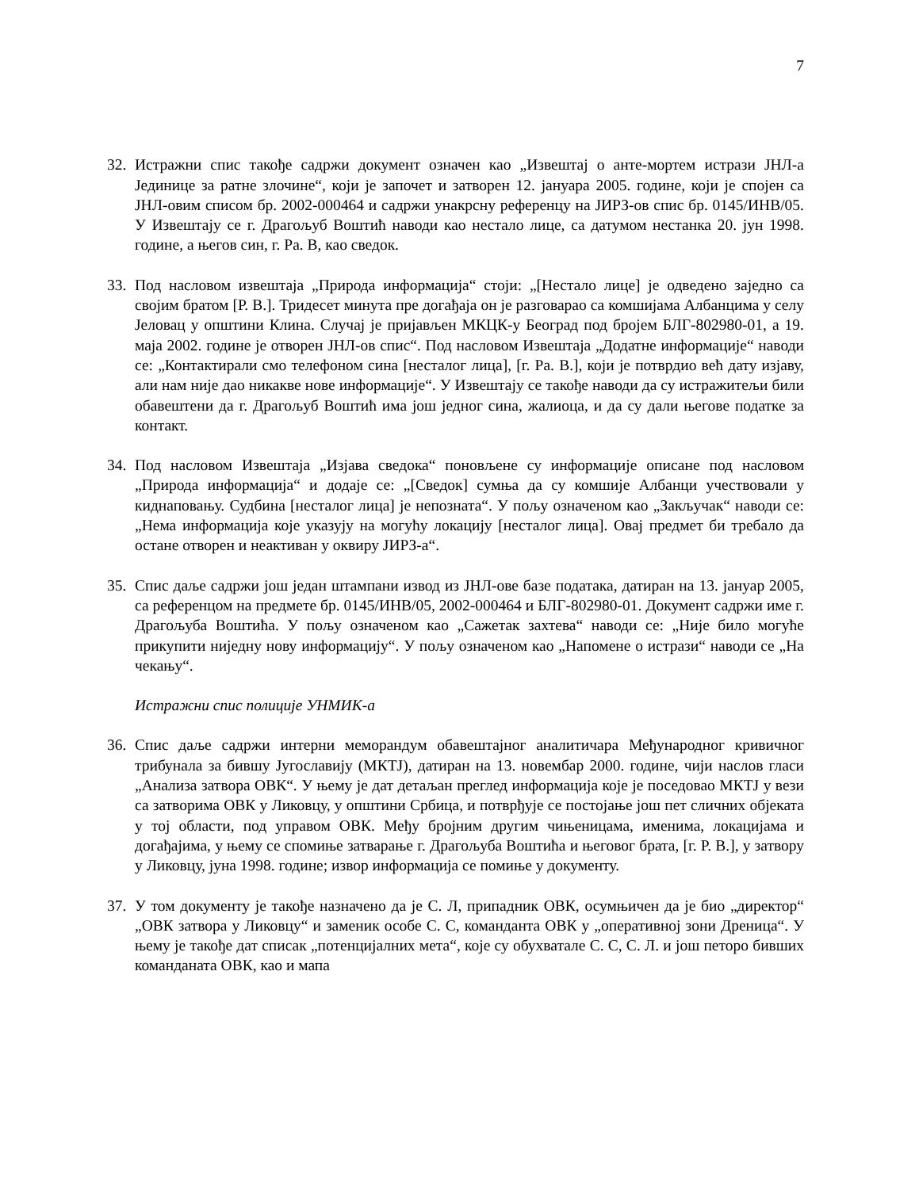7
32.
Истражни спис такође садржи документ означен као „Извештај о анте-мортем истрази ЈНЛ-а Јединице за ратне злочине“, који је започет и затворен 12. јануара 2005. године, који је спојен са ЈНЛ-овим списом бр. 2002-000464 и садржи унакрсну референцу на ЈИРЗ-ов спис бр. 0145/ИНВ/05. У Извештају се г. Драгољуб Воштић наводи као нестало лице, са датумом нестанка 20. јун 1998. године, а његов син, г. Ра. В, као сведок.
33.
Под насловом извештаја „Природа информација“ стоји: „[Нестало лице] је одведено заједно са својим братом [Р. В.]. Тридесет минута пре догађаја он је разговарао са комшијама Албанцима у селу Јеловац у општини Клина. Случај је пријављен МКЦК-у Београд под бројем БЛГ-802980-01, а 19. маја 2002. године је отворен ЈНЛ-ов спис“. Под насловом Извештаја „Додатне информације“ наводи се: „Контактирали смо телефоном сина [несталог лица], [г. Ра. В.], који је потврдио већ дату изјаву, али нам није дао никакве нове информације“. У Извештају се такође наводи да су истражитељи били обавештени да г. Драгољуб Воштић има још једног сина, жалиоца, и да су дали његове податке за контакт.
34.
Под насловом Извештаја „Изјава сведока“ поновљене су информације описане под насловом „Природа информација“ и додаје се: „[Сведок] сумња да су комшије Албанци учествовали у киднаповању. Судбина [несталог лица] је непозната“. У пољу означеном као „Закључак“ наводи се: „Нема информација које указују на могућу локацију [несталог лица]. Овај предмет би требало да остане отворен и неактиван у оквиру ЈИРЗ-а“.
35.
Спис даље садржи још један штампани извод из ЈНЛ-ове базе података, датиран на 13. јануар 2005, са референцом на предмете бр. 0145/ИНВ/05, 2002-000464 и БЛГ-802980-01. Документ садржи име г. Драгољуба Воштића. У пољу означеном као „Сажетак захтева“ наводи се: „Није било могуће прикупити ниједну нову информацију“. У пољу означеном као „Напомене о истрази“ наводи се „На чекању“.
Истражни спис полиције УНМИК-а
36.
Спис даље садржи интерни меморандум обавештајног аналитичара Међународног кривичног трибунала за бившу Југославију (МКТЈ), датиран на 13. новембар 2000. године, чији наслов гласи „Анализа затвора ОВК“. У њему је дат детаљан преглед информација које је поседовао МКТЈ у вези са затворима ОВК у Ликовцу, у општини Србица, и потврђује се постојање још пет сличних објеката у тој области, под управом ОВК. Међу бројним другим чињеницама, именима, локацијама и догађајима, у њему се спомиње затварање г. Драгољуба Воштића и његовог брата, [г. Р. В.], у затвору у Ликовцу, јуна 1998. године; извор информација се помиње у документу.
37.
У том документу је такође назначено да је С. Л, припадник ОВК, осумњичен да је био „директор“ „ОВК затвора у Ликовцу“ и заменик особе С. С, команданта ОВК у „оперативној зони Дреница“. У њему је такође дат списак „потенцијалних мета“, које су обухватале С. С, С. Л. и још петоро бивших команданата ОВК, као и мапа